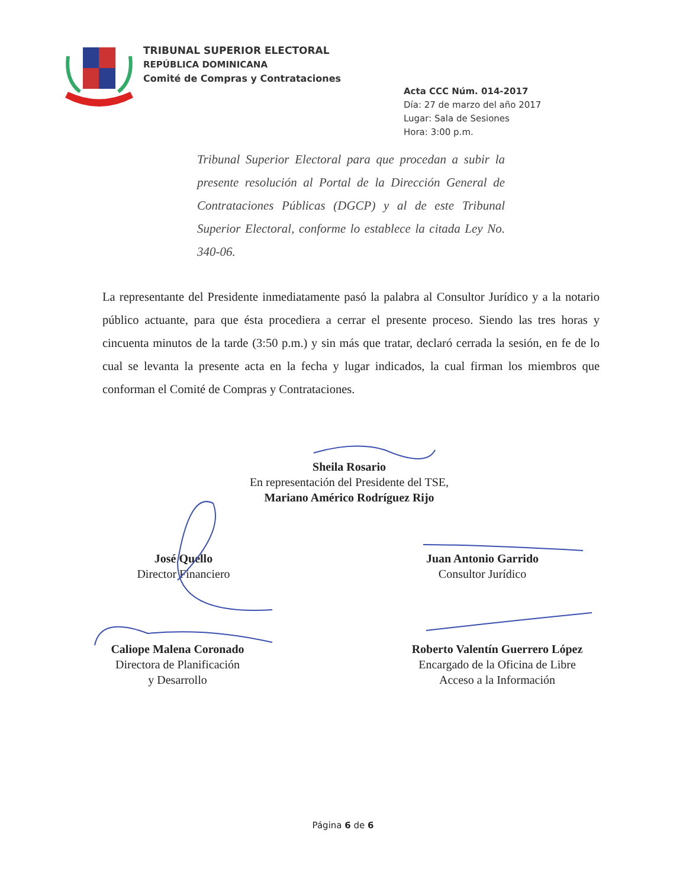TRIBUNAL SUPERIOR ELECTORAL
REPÚBLICA DOMINICANA
Comité de Compras y Contrataciones
Acta CCC Núm. 014-2017
Día: 27 de marzo del año 2017
Lugar: Sala de Sesiones
Hora: 3:00 p.m.
Tribunal Superior Electoral para que procedan a subir la presente resolución al Portal de la Dirección General de Contrataciones Públicas (DGCP) y al de este Tribunal Superior Electoral, conforme lo establece la citada Ley No. 340-06.
La representante del Presidente inmediatamente pasó la palabra al Consultor Jurídico y a la notario público actuante, para que ésta procediera a cerrar el presente proceso. Siendo las tres horas y cincuenta minutos de la tarde (3:50 p.m.) y sin más que tratar, declaró cerrada la sesión, en fe de lo cual se levanta la presente acta en la fecha y lugar indicados, la cual firman los miembros que conforman el Comité de Compras y Contrataciones.
Sheila Rosario
En representación del Presidente del TSE,
Mariano Américo Rodríguez Rijo
José Quello
Director Financiero
Juan Antonio Garrido
Consultor Jurídico
Caliope Malena Coronado
Directora de Planificación
y Desarrollo
Roberto Valentín Guerrero López
Encargado de la Oficina de Libre
Acceso a la Información
Página 6 de 6